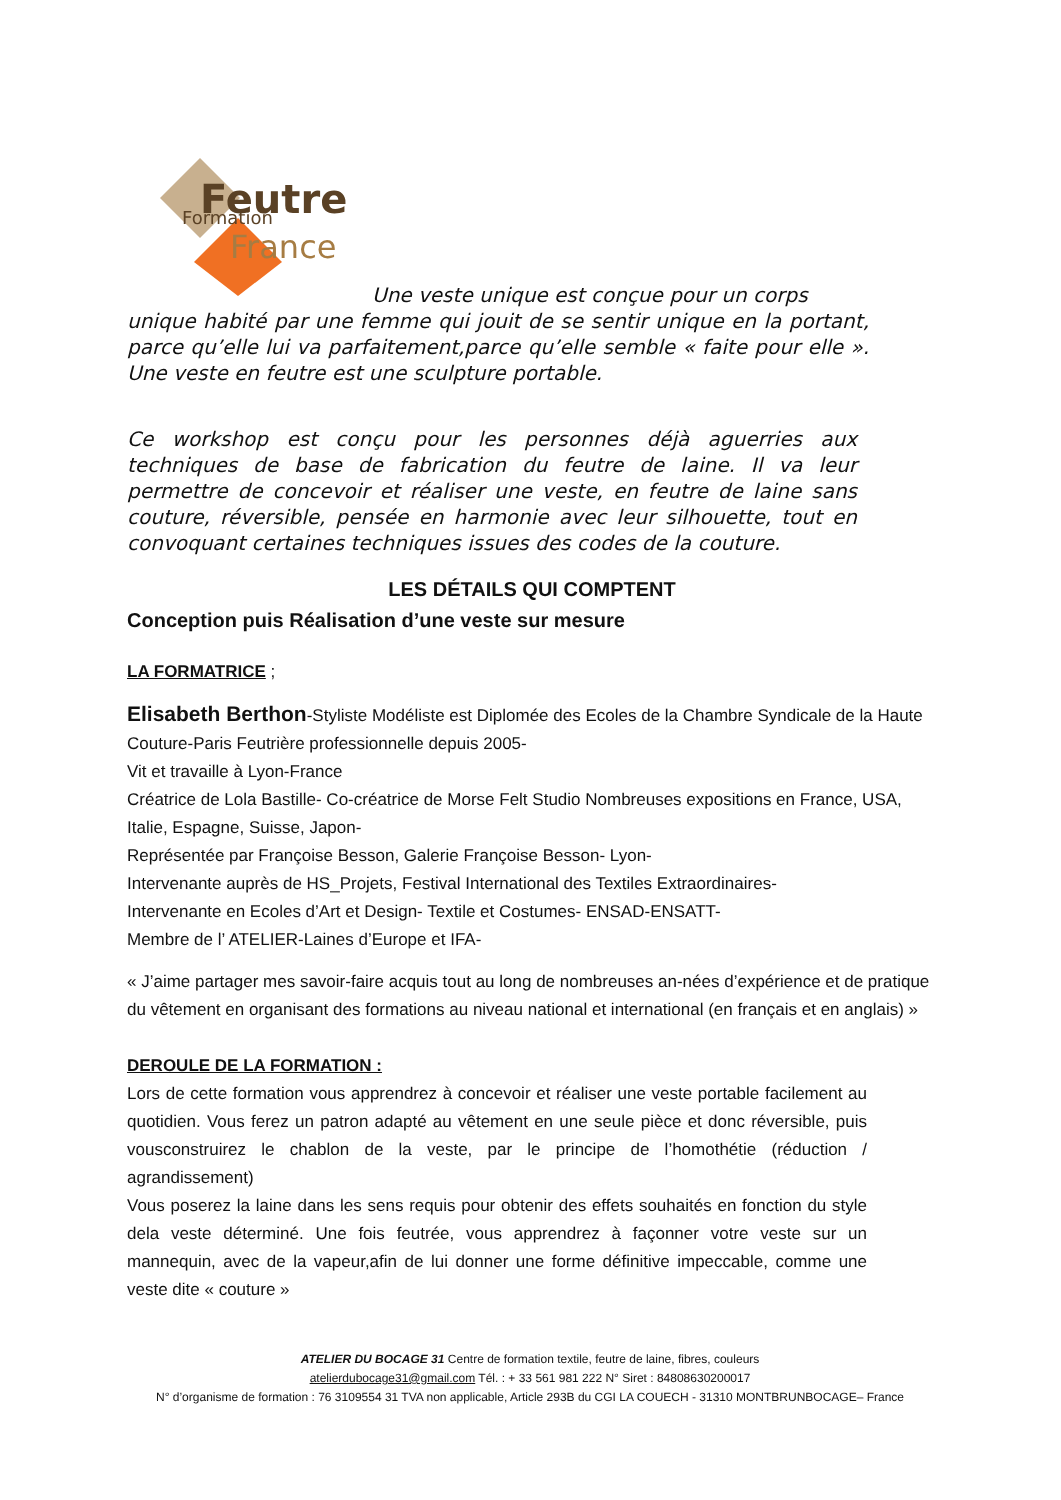Feutre
Formation
France
Une veste unique est conçue pour un corps
unique habité par une femme qui jouit de se sentir unique en la portant, parce qu’elle lui va parfaitement,parce qu’elle semble « faite pour elle ». Une veste en feutre est une sculpture portable.
Ce workshop est conçu pour les personnes déjà aguerries aux techniques de base de fabrication du feutre de laine. Il va leur permettre de concevoir et réaliser une veste, en feutre de laine sans couture, réversible, pensée en harmonie avec leur silhouette, tout en convoquant certaines techniques issues des codes de la couture.
LES DÉTAILS QUI COMPTENT
Conception puis Réalisation d’une veste sur mesure
LA FORMATRICE ;
Elisabeth Berthon-Styliste Modéliste est Diplomée des Ecoles de la Chambre Syndicale de la Haute Couture-Paris Feutrière professionnelle depuis 2005-
Vit et travaille à Lyon-France
Créatrice de Lola Bastille- Co-créatrice de Morse Felt Studio Nombreuses expositions en France, USA, Italie, Espagne, Suisse, Japon-
Représentée par Françoise Besson, Galerie Françoise Besson- Lyon-
Intervenante auprès de HS_Projets, Festival International des Textiles Extraordinaires-
Intervenante en Ecoles d’Art et Design- Textile et Costumes- ENSAD-ENSATT-
Membre de l’ ATELIER-Laines d’Europe et IFA-
« J’aime partager mes savoir-faire acquis tout au long de nombreuses an-nées d’expérience et de pratique du vêtement en organisant des formations au niveau national et international (en français et en anglais) »
DEROULE DE LA FORMATION :
Lors de cette formation vous apprendrez à concevoir et réaliser une veste portable facilement au quotidien. Vous ferez un patron adapté au vêtement en une seule pièce et donc réversible, puis vousconstruirez le chablon de la veste, par le principe de l’homothétie (réduction / agrandissement)
Vous poserez la laine dans les sens requis pour obtenir des effets souhaités en fonction du style dela veste déterminé. Une fois feutrée, vous apprendrez à façonner votre veste sur un mannequin, avec de la vapeur,afin de lui donner une forme définitive impeccable, comme une veste dite « couture »
ATELIER DU BOCAGE 31 Centre de formation textile, feutre de laine, fibres, couleurs
atelierdubocage31@gmail.com Tél. : + 33 561 981 222 N° Siret : 84808630200017
N° d’organisme de formation : 76 3109554 31 TVA non applicable, Article 293B du CGI LA COUECH - 31310 MONTBRUNBOCAGE– France